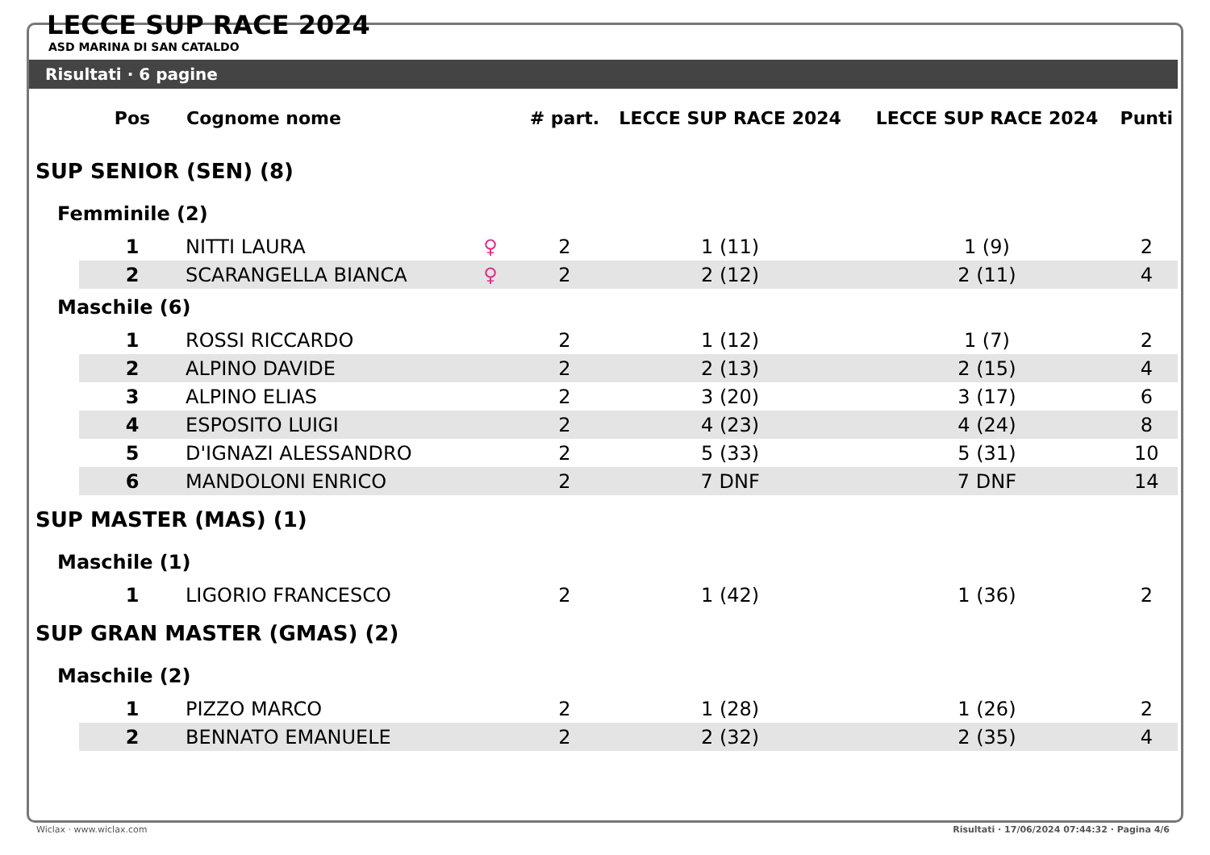LECCE SUP RACE 2024
ASD MARINA DI SAN CATALDO
Risultati · 6 pagine
| | Pos | Cognome nome | | # part. | LECCE SUP RACE 2024 | LECCE SUP RACE 2024 | Punti |
| --- | --- | --- | --- | --- | --- | --- | --- |
| SUP SENIOR (SEN) (8) | | | | | | | |
| Femminile (2) | | | | | | | |
| | 1 | NITTI LAURA | ♀ | 2 | 1 (11) | 1 (9) | 2 |
| | 2 | SCARANGELLA BIANCA | ♀ | 2 | 2 (12) | 2 (11) | 4 |
| Maschile (6) | | | | | | | |
| | 1 | ROSSI RICCARDO | | 2 | 1 (12) | 1 (7) | 2 |
| | 2 | ALPINO DAVIDE | | 2 | 2 (13) | 2 (15) | 4 |
| | 3 | ALPINO ELIAS | | 2 | 3 (20) | 3 (17) | 6 |
| | 4 | ESPOSITO LUIGI | | 2 | 4 (23) | 4 (24) | 8 |
| | 5 | D'IGNAZI ALESSANDRO | | 2 | 5 (33) | 5 (31) | 10 |
| | 6 | MANDOLONI ENRICO | | 2 | 7 DNF | 7 DNF | 14 |
| SUP MASTER (MAS) (1) | | | | | | | |
| Maschile (1) | | | | | | | |
| | 1 | LIGORIO FRANCESCO | | 2 | 1 (42) | 1 (36) | 2 |
| SUP GRAN MASTER (GMAS) (2) | | | | | | | |
| Maschile (2) | | | | | | | |
| | 1 | PIZZO MARCO | | 2 | 1 (28) | 1 (26) | 2 |
| | 2 | BENNATO EMANUELE | | 2 | 2 (32) | 2 (35) | 4 |
Wiclax · www.wiclax.com Risultati · 17/06/2024 07:44:32 · Pagina 4/6